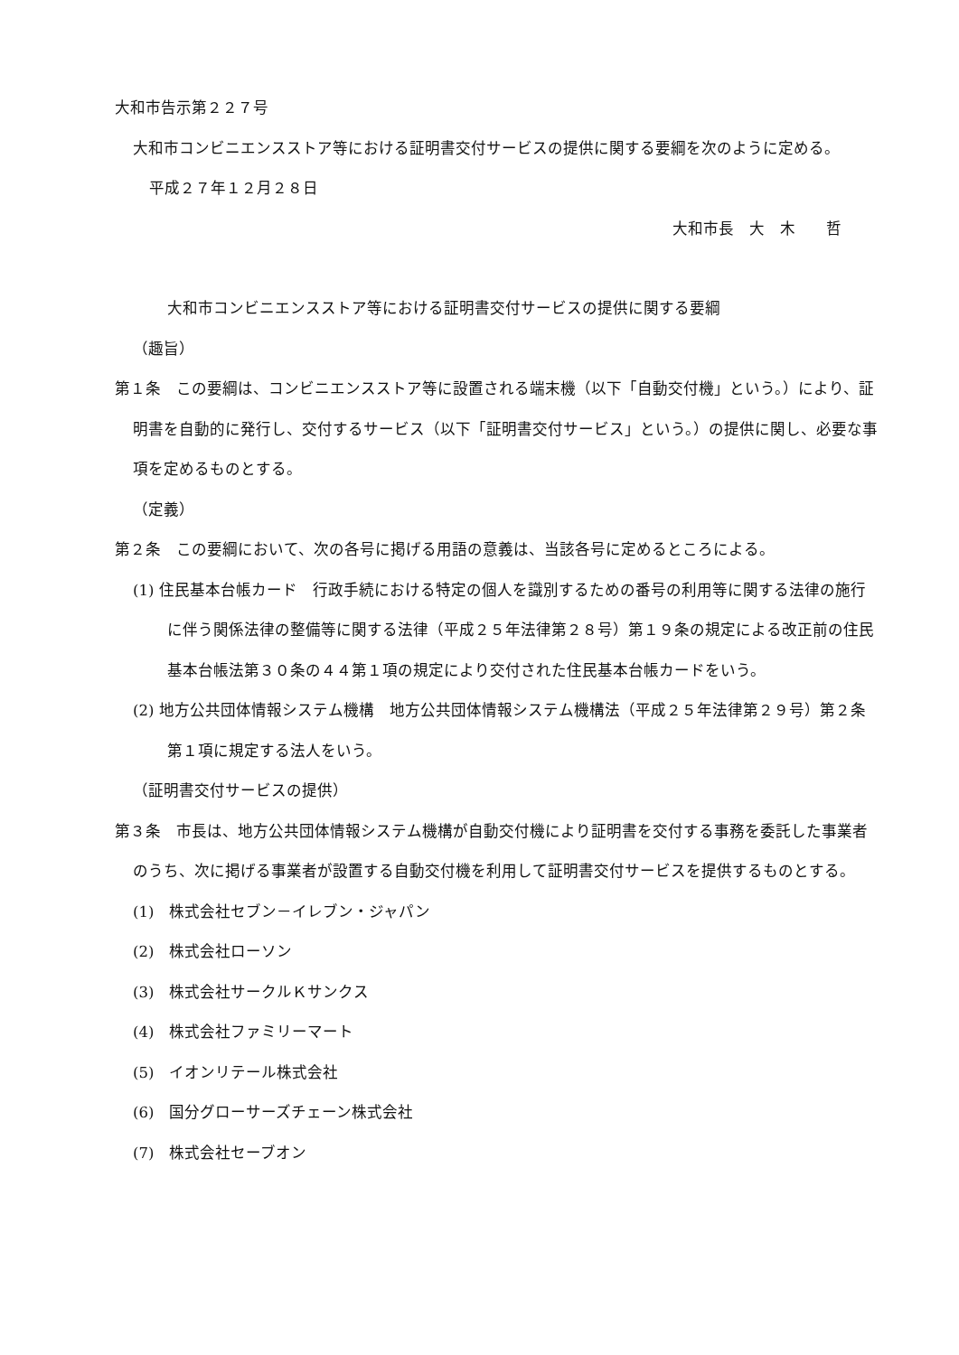大和市告示第２２７号
大和市コンビニエンスストア等における証明書交付サービスの提供に関する要綱を次のように定める。
平成２７年１２月２８日
大和市長　大　木　　哲
大和市コンビニエンスストア等における証明書交付サービスの提供に関する要綱
（趣旨）
第１条　この要綱は、コンビニエンスストア等に設置される端末機（以下「自動交付機」という。）により、証明書を自動的に発行し、交付するサービス（以下「証明書交付サービス」という。）の提供に関し、必要な事項を定めるものとする。
（定義）
第２条　この要綱において、次の各号に掲げる用語の意義は、当該各号に定めるところによる。
(1) 住民基本台帳カード　行政手続における特定の個人を識別するための番号の利用等に関する法律の施行に伴う関係法律の整備等に関する法律（平成２５年法律第２８号）第１９条の規定による改正前の住民基本台帳法第３０条の４４第１項の規定により交付された住民基本台帳カードをいう。
(2) 地方公共団体情報システム機構　地方公共団体情報システム機構法（平成２５年法律第２９号）第２条第１項に規定する法人をいう。
（証明書交付サービスの提供）
第３条　市長は、地方公共団体情報システム機構が自動交付機により証明書を交付する事務を委託した事業者のうち、次に掲げる事業者が設置する自動交付機を利用して証明書交付サービスを提供するものとする。
(1)　株式会社セブン－イレブン・ジャパン
(2)　株式会社ローソン
(3)　株式会社サークルＫサンクス
(4)　株式会社ファミリーマート
(5)　イオンリテール株式会社
(6)　国分グローサーズチェーン株式会社
(7)　株式会社セーブオン